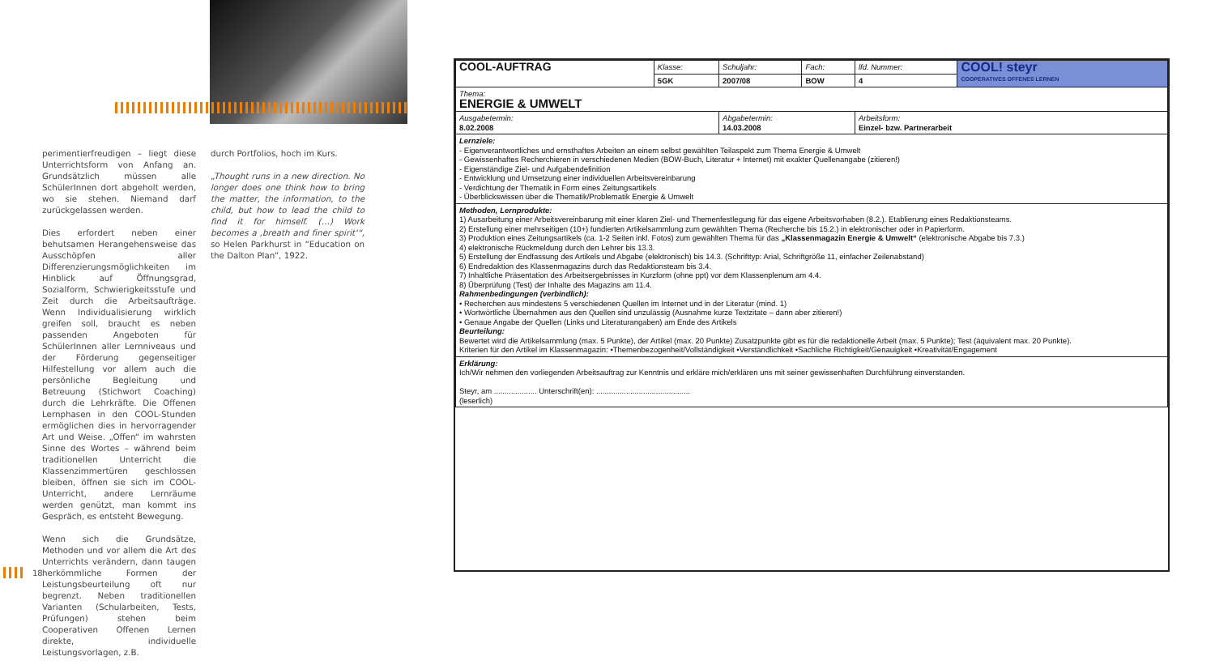perimentierfreudigen – liegt diese Unterrichtsform von Anfang an. Grundsätzlich müssen alle SchülerInnen dort abgeholt werden, wo sie stehen. Niemand darf zurückgelassen werden.
Dies erfordert neben einer behutsamen Herangehensweise das Ausschöpfen aller Differenzierungsmöglichkeiten im Hinblick auf Öffnungsgrad, Sozialform, Schwierigkeitsstufe und Zeit durch die Arbeitsaufträge. Wenn Individualisierung wirklich greifen soll, braucht es neben passenden Angeboten für SchülerInnen aller Lernniveaus und der Förderung gegenseitiger Hilfestellung vor allem auch die persönliche Begleitung und Betreuung (Stichwort Coaching) durch die Lehrkräfte. Die Offenen Lernphasen in den COOL-Stunden ermöglichen dies in hervorragender Art und Weise. „Offen“ im wahrsten Sinne des Wortes – während beim traditionellen Unterricht die Klassenzimmertüren geschlossen bleiben, öffnen sie sich im COOL-Unterricht, andere Lernräume werden genützt, man kommt ins Gespräch, es entsteht Bewegung.
Wenn sich die Grundsätze, Methoden und vor allem die Art des Unterrichts verändern, dann taugen herkömmliche Formen der Leistungsbeurteilung oft nur begrenzt. Neben traditionellen Varianten (Schularbeiten, Tests, Prüfungen) stehen beim Cooperativen Offenen Lernen direkte, individuelle Leistungsvorlagen, z.B.
durch Portfolios, hoch im Kurs.
„Thought runs in a new direction. No longer does one think how to bring the matter, the information, to the child, but how to lead the child to find it for himself. (…) Work becomes a ‚breath and finer spirit‘“, so Helen Parkhurst in “Education on the Dalton Plan”, 1922.
18
| COOL-AUFTRAG | Klasse: | Schuljahr: | Fach: | lfd. Nummer: | COOL! steyr COOPERATIVES OFFENES LERNEN |
| | 5GK | 2007/08 | BOW | 4 | |
| Thema: ENERGIE & UMWELT | | | | | |
| Ausgabetermin: 8.02.2008 | | Abgabetermin: 14.03.2008 | | Arbeitsform: Einzel- bzw. Partnerarbeit | |
| Lernziele: - Eigenverantwortliches und ernsthaftes Arbeiten an einem selbst gewählten Teilaspekt zum Thema Energie & Umwelt - Gewissenhaftes Recherchieren in verschiedenen Medien (BOW-Buch, Literatur + Internet) mit exakter Quellenangabe (zitieren!) - Eigenständige Ziel- und Aufgabendefinition - Entwicklung und Umsetzung einer individuellen Arbeitsvereinbarung - Verdichtung der Thematik in Form eines Zeitungsartikels - Überblickswissen über die Thematik/Problematik Energie & Umwelt | | | | | |
| Methoden, Lernprodukte: 1) Ausarbeitung einer Arbeitsvereinbarung mit einer klaren Ziel- und Themenfestlegung für das eigene Arbeitsvorhaben (8.2.). Etablierung eines Redaktionsteams. 2) Erstellung einer mehrseitigen (10+) fundierten Artikelsammlung zum gewählten Thema (Recherche bis 15.2.) in elektronischer oder in Papierform. 3) Produktion eines Zeitungsartikels (ca. 1-2 Seiten inkl. Fotos) zum gewählten Thema für das „Klassenmagazin Energie & Umwelt“ (elektronische Abgabe bis 7.3.) 4) elektronische Rückmeldung durch den Lehrer bis 13.3. 5) Erstellung der Endfassung des Artikels und Abgabe (elektronisch) bis 14.3. (Schrifttyp: Arial, Schriftgröße 11, einfacher Zeilenabstand) 6) Endredaktion des Klassenmagazins durch das Redaktionsteam bis 3.4. 7) Inhaltliche Präsentation des Arbeitsergebnisses in Kurzform (ohne ppt) vor dem Klassenplenum am 4.4. 8) Überprüfung (Test) der Inhalte des Magazins am 11.4. Rahmenbedingungen (verbindlich): • Recherchen aus mindestens 5 verschiedenen Quellen im Internet und in der Literatur (mind. 1) • Wortwörtliche Übernahmen aus den Quellen sind unzulässig (Ausnahme kurze Textzitate – dann aber zitieren!) • Genaue Angabe der Quellen (Links und Literaturangaben) am Ende des Artikels Beurteilung: Bewertet wird die Artikelsammlung (max. 5 Punkte), der Artikel (max. 20 Punkte) Zusatzpunkte gibt es für die redaktionelle Arbeit (max. 5 Punkte); Test (äquivalent max. 20 Punkte). Kriterien für den Artikel im Klassenmagazin: •Themenbezogenheit/Vollständigkeit •Verständlichkeit •Sachliche Richtigkeit/Genauigkeit •Kreativität/Engagement | | | | | |
| Erklärung: Ich/Wir nehmen den vorliegenden Arbeitsauftrag zur Kenntnis und erkläre mich/erklären uns mit seiner gewissenhaften Durchführung einverstanden. Steyr, am .................... Unterschrift(en): ............................................ (leserlich) | | | | | |